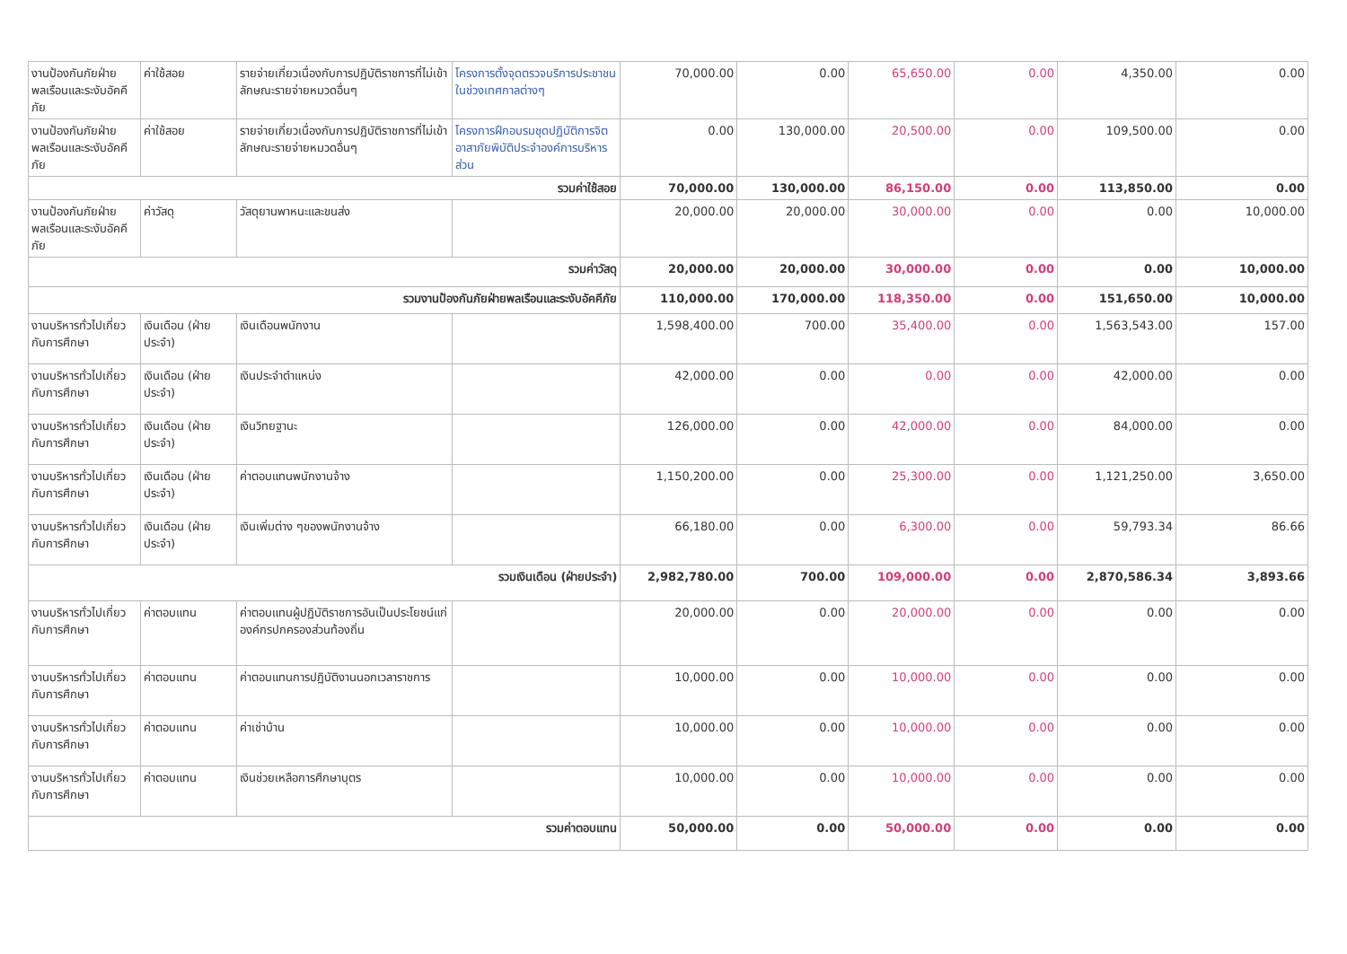| งานป้องกันภัยฝ่ายพลเรือนและระงับอัคคีภัย | ค่าใช้สอย | รายจ่ายเกี่ยวเนื่องกับการปฏิบัติราชการที่ไม่เข้าลักษณะรายจ่ายหมวดอื่นๆ | โครงการตั้งจุดตรวจบริการประชาชนในช่วงเทศกาลต่างๆ | 70,000.00 | 0.00 | 65,650.00 | 0.00 | 4,350.00 | 0.00 |
| งานป้องกันภัยฝ่ายพลเรือนและระงับอัคคีภัย | ค่าใช้สอย | รายจ่ายเกี่ยวเนื่องกับการปฏิบัติราชการที่ไม่เข้าลักษณะรายจ่ายหมวดอื่นๆ | โครงการฝึกอบรมชุดปฏิบัติการจิตอาสาภัยพิบัติประจำองค์การบริหารส่วน | 0.00 | 130,000.00 | 20,500.00 | 0.00 | 109,500.00 | 0.00 |
| รวมค่าใช้สอย | | | | 70,000.00 | 130,000.00 | 86,150.00 | 0.00 | 113,850.00 | 0.00 |
| งานป้องกันภัยฝ่ายพลเรือนและระงับอัคคีภัย | ค่าวัสดุ | วัสดุยานพาหนะและขนส่ง | | 20,000.00 | 20,000.00 | 30,000.00 | 0.00 | 0.00 | 10,000.00 |
| รวมค่าวัสดุ | | | | 20,000.00 | 20,000.00 | 30,000.00 | 0.00 | 0.00 | 10,000.00 |
| รวมงานป้องกันภัยฝ่ายพลเรือนและระงับอัคคีภัย | | | | 110,000.00 | 170,000.00 | 118,350.00 | 0.00 | 151,650.00 | 10,000.00 |
| งานบริหารทั่วไปเกี่ยวกับการศึกษา | เงินเดือน (ฝ่ายประจำ) | เงินเดือนพนักงาน | | 1,598,400.00 | 700.00 | 35,400.00 | 0.00 | 1,563,543.00 | 157.00 |
| งานบริหารทั่วไปเกี่ยวกับการศึกษา | เงินเดือน (ฝ่ายประจำ) | เงินประจำตำแหน่ง | | 42,000.00 | 0.00 | 0.00 | 0.00 | 42,000.00 | 0.00 |
| งานบริหารทั่วไปเกี่ยวกับการศึกษา | เงินเดือน (ฝ่ายประจำ) | เงินวิทยฐานะ | | 126,000.00 | 0.00 | 42,000.00 | 0.00 | 84,000.00 | 0.00 |
| งานบริหารทั่วไปเกี่ยวกับการศึกษา | เงินเดือน (ฝ่ายประจำ) | ค่าตอบแทนพนักงานจ้าง | | 1,150,200.00 | 0.00 | 25,300.00 | 0.00 | 1,121,250.00 | 3,650.00 |
| งานบริหารทั่วไปเกี่ยวกับการศึกษา | เงินเดือน (ฝ่ายประจำ) | เงินเพิ่มต่าง ๆของพนักงานจ้าง | | 66,180.00 | 0.00 | 6,300.00 | 0.00 | 59,793.34 | 86.66 |
| รวมเงินเดือน (ฝ่ายประจำ) | | | | 2,982,780.00 | 700.00 | 109,000.00 | 0.00 | 2,870,586.34 | 3,893.66 |
| งานบริหารทั่วไปเกี่ยวกับการศึกษา | ค่าตอบแทน | ค่าตอบแทนผู้ปฏิบัติราชการอันเป็นประโยชน์แก่องค์กรปกครองส่วนท้องถิ่น | | 20,000.00 | 0.00 | 20,000.00 | 0.00 | 0.00 | 0.00 |
| งานบริหารทั่วไปเกี่ยวกับการศึกษา | ค่าตอบแทน | ค่าตอบแทนการปฏิบัติงานนอกเวลาราชการ | | 10,000.00 | 0.00 | 10,000.00 | 0.00 | 0.00 | 0.00 |
| งานบริหารทั่วไปเกี่ยวกับการศึกษา | ค่าตอบแทน | ค่าเช่าบ้าน | | 10,000.00 | 0.00 | 10,000.00 | 0.00 | 0.00 | 0.00 |
| งานบริหารทั่วไปเกี่ยวกับการศึกษา | ค่าตอบแทน | เงินช่วยเหลือการศึกษาบุตร | | 10,000.00 | 0.00 | 10,000.00 | 0.00 | 0.00 | 0.00 |
| รวมค่าตอบแทน | | | | 50,000.00 | 0.00 | 50,000.00 | 0.00 | 0.00 | 0.00 |